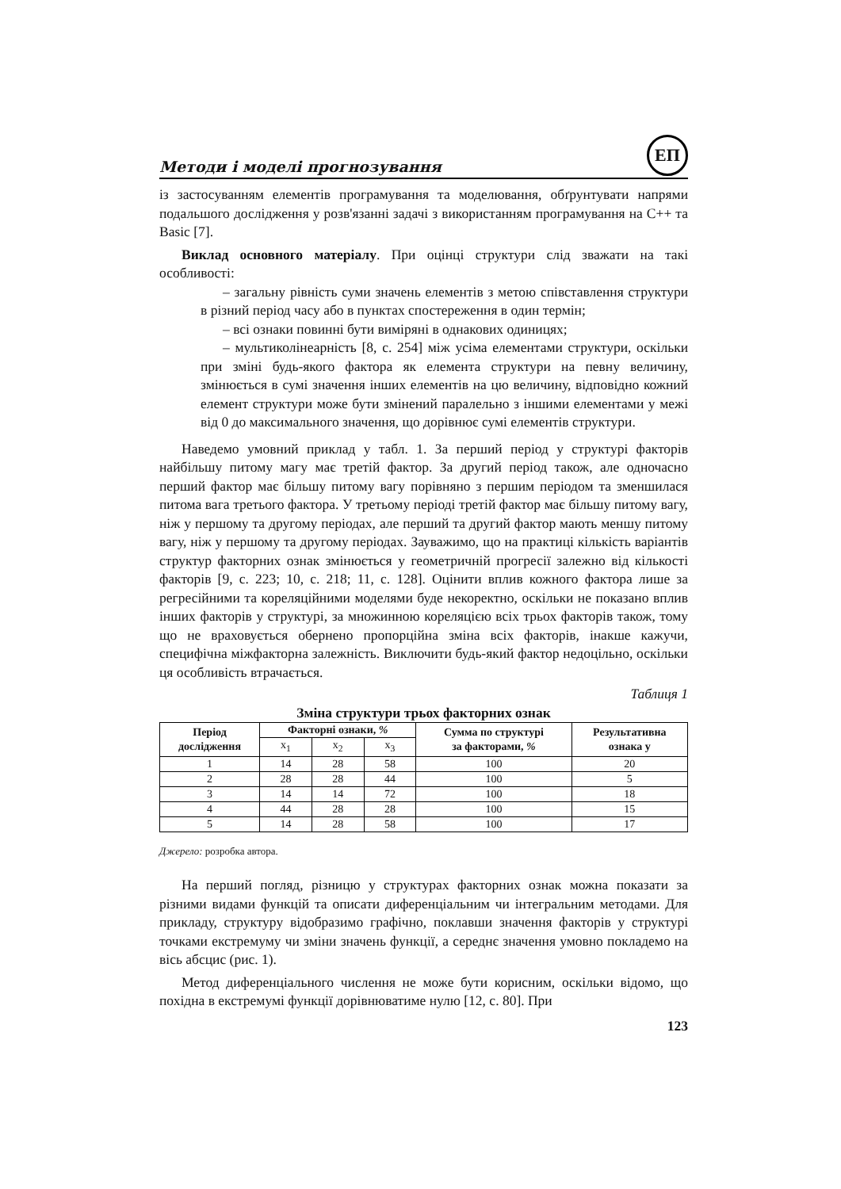Методи і моделі прогнозування
ЕП
із застосуванням елементів програмування та моделювання, обґрунтувати напрями подальшого дослідження у розв'язанні задачі з використанням програмування на С++ та Basic [7].
Виклад основного матеріалу. При оцінці структури слід зважати на такі особливості:
– загальну рівність суми значень елементів з метою співставлення структури в різний період часу або в пунктах спостереження в один термін;
– всі ознаки повинні бути виміряні в однакових одиницях;
– мультиколінеарність [8, с. 254] між усіма елементами структури, оскільки при зміні будь-якого фактора як елемента структури на певну величину, змінюється в сумі значення інших елементів на цю величину, відповідно кожний елемент структури може бути змінений паралельно з іншими елементами у межі від 0 до максимального значення, що дорівнює сумі елементів структури.
Наведемо умовний приклад у табл. 1. За перший період у структурі факторів найбільшу питому магу має третій фактор. За другий період також, але одночасно перший фактор має більшу питому вагу порівняно з першим періодом та зменшилася питома вага третього фактора. У третьому періоді третій фактор має більшу питому вагу, ніж у першому та другому періодах, але перший та другий фактор мають меншу питому вагу, ніж у першому та другому періодах. Зауважимо, що на практиці кількість варіантів структур факторних ознак змінюється у геометричній прогресії залежно від кількості факторів [9, с. 223; 10, с. 218; 11, с. 128]. Оцінити вплив кожного фактора лише за регресійними та кореляційними моделями буде некоректно, оскільки не показано вплив інших факторів у структурі, за множинною кореляцією всіх трьох факторів також, тому що не враховується обернено пропорційна зміна всіх факторів, інакше кажучи, специфічна міжфакторна залежність. Виключити будь-який фактор недоцільно, оскільки ця особливість втрачається.
Таблиця 1
Зміна структури трьох факторних ознак
| Період дослідження | Факторні ознаки, % | | | Сумма по структурі за факторами, % | Результативна ознака у |
| --- | --- | --- | --- | --- | --- |
| | x<sub>1</sub> | x<sub>2</sub> | x<sub>3</sub> | | |
| 1 | 14 | 28 | 58 | 100 | 20 |
| 2 | 28 | 28 | 44 | 100 | 5 |
| 3 | 14 | 14 | 72 | 100 | 18 |
| 4 | 44 | 28 | 28 | 100 | 15 |
| 5 | 14 | 28 | 58 | 100 | 17 |
Джерело: розробка автора.
На перший погляд, різницю у структурах факторних ознак можна показати за різними видами функцій та описати диференціальним чи інтегральним методами. Для прикладу, структуру відобразимо графічно, поклавши значення факторів у структурі точками екстремуму чи зміни значень функції, а середнє значення умовно покладемо на вісь абсцис (рис. 1).
Метод диференціального числення не може бути корисним, оскільки відомо, що похідна в екстремумі функції дорівнюватиме нулю [12, с. 80]. При
123